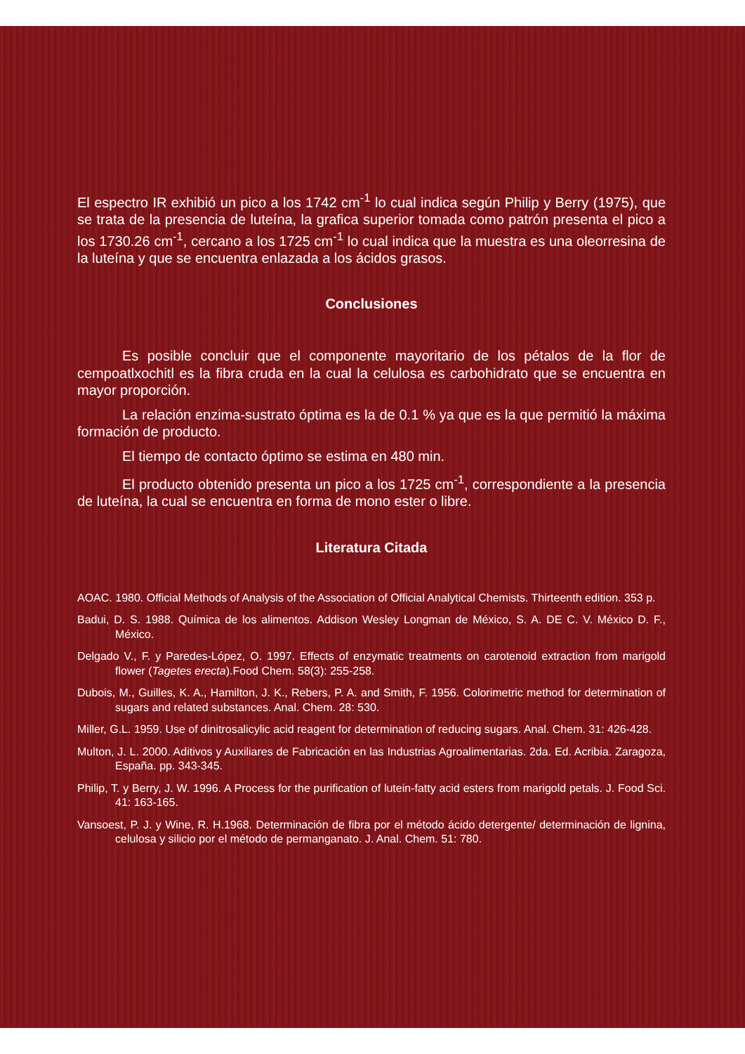El espectro IR exhibió un pico a los 1742 cm<sup>-1</sup> lo cual indica según Philip y Berry (1975), que se trata de la presencia de luteína, la grafica superior tomada como patrón presenta el pico a los 1730.26 cm<sup>-1</sup>, cercano a los 1725 cm<sup>-1</sup> lo cual indica que la muestra es una oleorresina de la luteína y que se encuentra enlazada a los ácidos grasos.
Conclusiones
Es posible concluir que el componente mayoritario de los pétalos de la flor de cempoatlxochitl es la fibra cruda en la cual la celulosa es carbohidrato que se encuentra en mayor proporción.
La relación enzima-sustrato óptima es la de 0.1 % ya que es la que permitió la máxima formación de producto.
El tiempo de contacto óptimo se estima en 480 min.
El producto obtenido presenta un pico a los 1725 cm<sup>-1</sup>, correspondiente a la presencia de luteína, la cual se encuentra en forma de mono ester o libre.
Literatura Citada
AOAC. 1980. Official Methods of Analysis of the Association of Official Analytical Chemists. Thirteenth edition. 353 p.
Badui, D. S. 1988. Química de los alimentos. Addison Wesley Longman de México, S. A. DE C. V. México D. F., México.
Delgado V., F. y Paredes-López, O. 1997. Effects of enzymatic treatments on carotenoid extraction from marigold flower (Tagetes erecta).Food Chem. 58(3): 255-258.
Dubois, M., Guilles, K. A., Hamilton, J. K., Rebers, P. A. and Smith, F. 1956. Colorimetric method for determination of sugars and related substances. Anal. Chem. 28: 530.
Miller, G.L. 1959. Use of dinitrosalicylic acid reagent for determination of reducing sugars. Anal. Chem. 31: 426-428.
Multon, J. L. 2000. Aditivos y Auxiliares de Fabricación en las Industrias Agroalimentarias. 2da. Ed. Acribia. Zaragoza, España. pp. 343-345.
Philip, T. y Berry, J. W. 1996. A Process for the purification of lutein-fatty acid esters from marigold petals. J. Food Sci. 41: 163-165.
Vansoest, P. J. y Wine, R. H.1968. Determinación de fibra por el método ácido detergente/ determinación de lignina, celulosa y silicio por el método de permanganato. J. Anal. Chem. 51: 780.